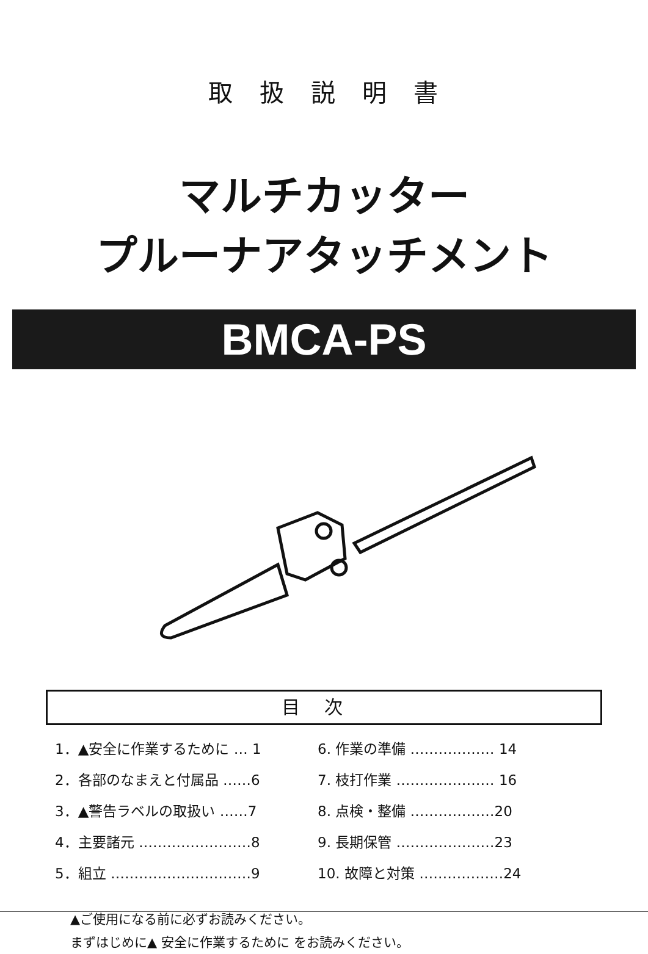取扱説明書
マルチカッター
プルーナアタッチメント
BMCA-PS
目次
1．▲安全に作業するために … 1
2．各部のなまえと付属品 ……6
3．▲警告ラベルの取扱い ……7
4．主要諸元 ……………………8
5．組立 …………………………9
6. 作業の準備 ……………… 14
7. 枝打作業 ………………… 16
8. 点検・整備 ………………20
9. 長期保管 …………………23
10. 故障と対策 ………………24
▲ご使用になる前に必ずお読みください。
まずはじめに▲ 安全に作業するために をお読みください。